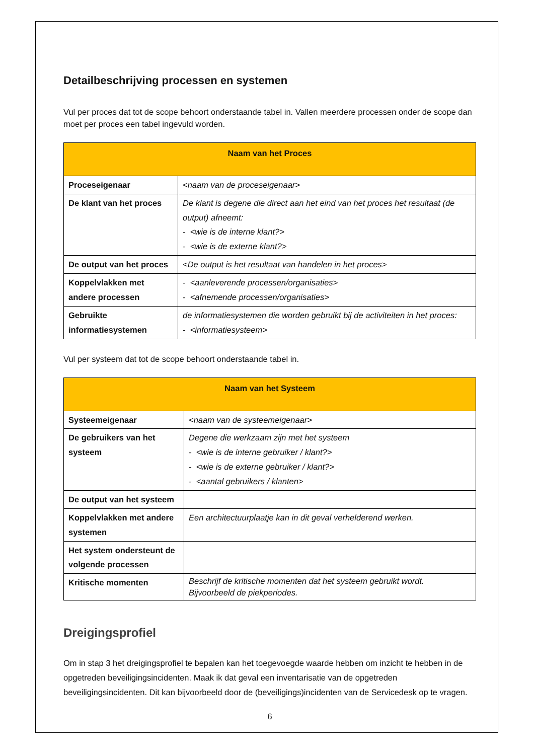Detailbeschrijving processen en systemen
Vul per proces dat tot de scope behoort onderstaande tabel in. Vallen meerdere processen onder de scope dan moet per proces een tabel ingevuld worden.
| Naam van het Proces | |
| --- | --- |
| Proceseigenaar | <naam van de proceseigenaar> |
| De klant van het proces | De klant is degene die direct aan het eind van het proces het resultaat (de output) afneemt: - <wie is de interne klant?> - <wie is de externe klant?> |
| De output van het proces | <De output is het resultaat van handelen in het proces> |
| Koppelvlakken met andere processen | - <aanleverende processen/organisaties> - <afnemende processen/organisaties> |
| Gebruikte informatiesystemen | de informatiesystemen die worden gebruikt bij de activiteiten in het proces: - <informatiesysteem> |
Vul per systeem dat tot de scope behoort onderstaande tabel in.
| Naam van het Systeem | |
| --- | --- |
| Systeemeigenaar | <naam van de systeemeigenaar> |
| De gebruikers van het systeem | Degene die werkzaam zijn met het systeem - <wie is de interne gebruiker / klant?> - <wie is de externe gebruiker / klant?> - <aantal gebruikers / klanten> |
| De output van het systeem | |
| Koppelvlakken met andere systemen | Een architectuurplaatje kan in dit geval verhelderend werken. |
| Het system ondersteunt de volgende processen | |
| Kritische momenten | Beschrijf de kritische momenten dat het systeem gebruikt wordt. Bijvoorbeeld de piekperiodes. |
Dreigingsprofiel
Om in stap 3 het dreigingsprofiel te bepalen kan het toegevoegde waarde hebben om inzicht te hebben in de opgetreden beveiligingsincidenten. Maak ik dat geval een inventarisatie van de opgetreden beveiligingsincidenten. Dit kan bijvoorbeeld door de (beveiligings)incidenten van de Servicedesk op te vragen.
6